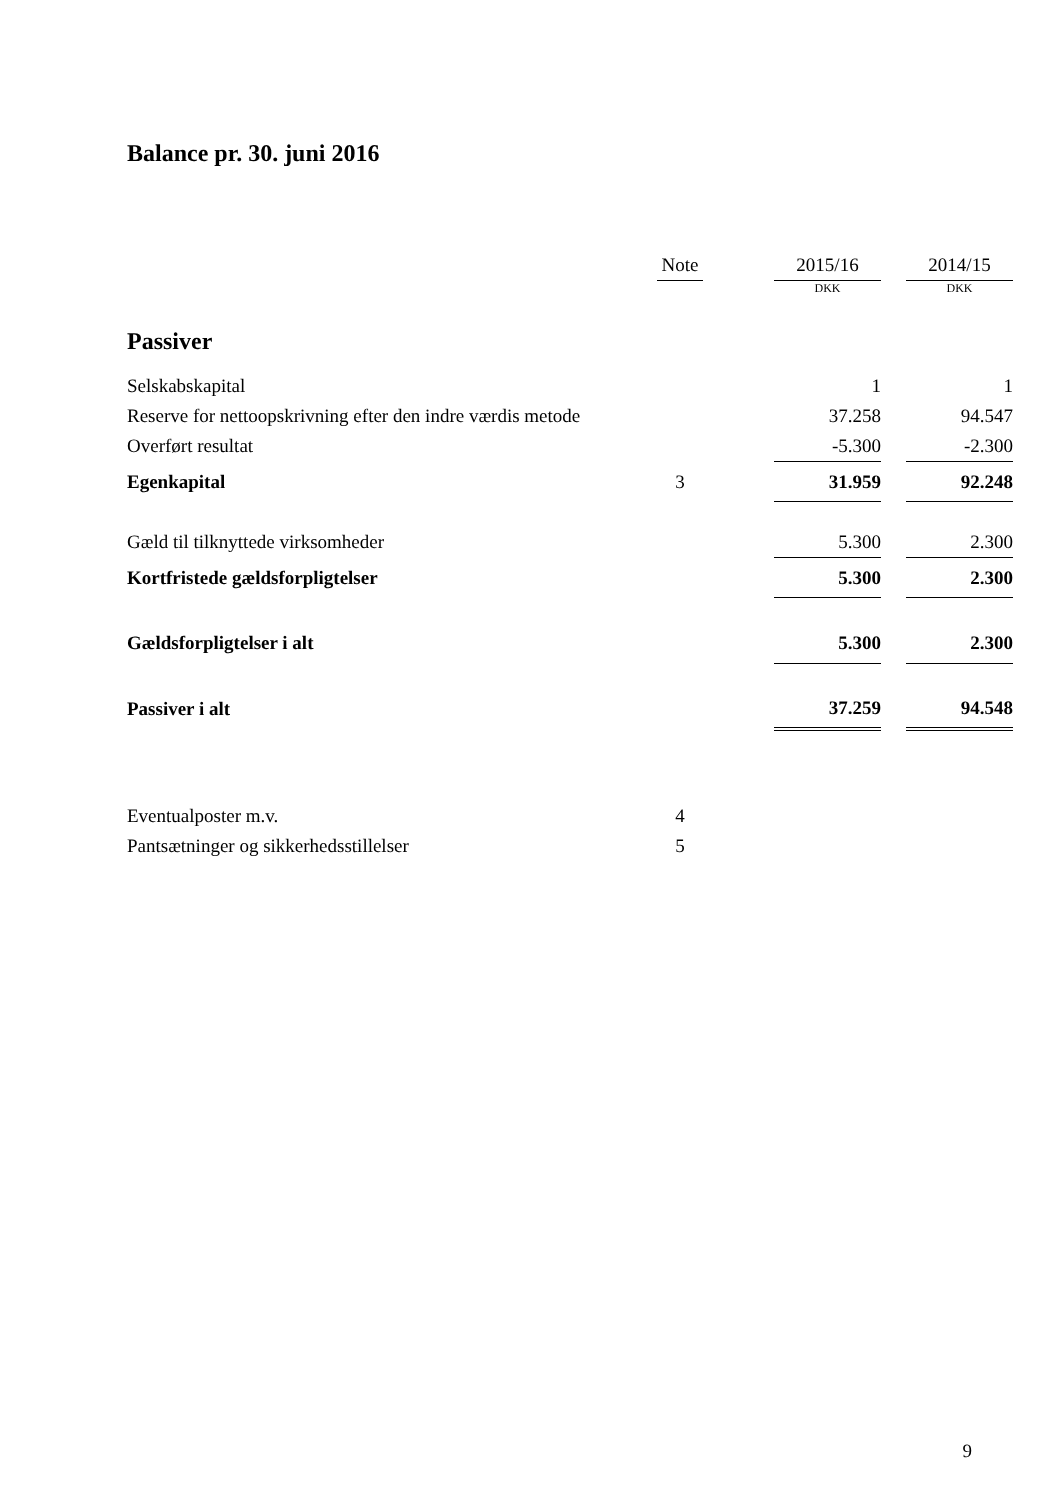Balance pr. 30. juni 2016
| | Note | | 2015/16 | | 2014/15 |
| | | | DKK | | DKK |
| Passiver | | | | | |
| Selskabskapital | | | 1 | | 1 |
| Reserve for nettoopskrivning efter den indre værdis metode | | | 37.258 | | 94.547 |
| Overført resultat | | | -5.300 | | -2.300 |
| Egenkapital | 3 | | 31.959 | | 92.248 |
| Gæld til tilknyttede virksomheder | | | 5.300 | | 2.300 |
| Kortfristede gældsforpligtelser | | | 5.300 | | 2.300 |
| Gældsforpligtelser i alt | | | 5.300 | | 2.300 |
| Passiver i alt | | | 37.259 | | 94.548 |
| Eventualposter m.v. | 4 | | | | |
| Pantsætninger og sikkerhedsstillelser | 5 | | | | |
9